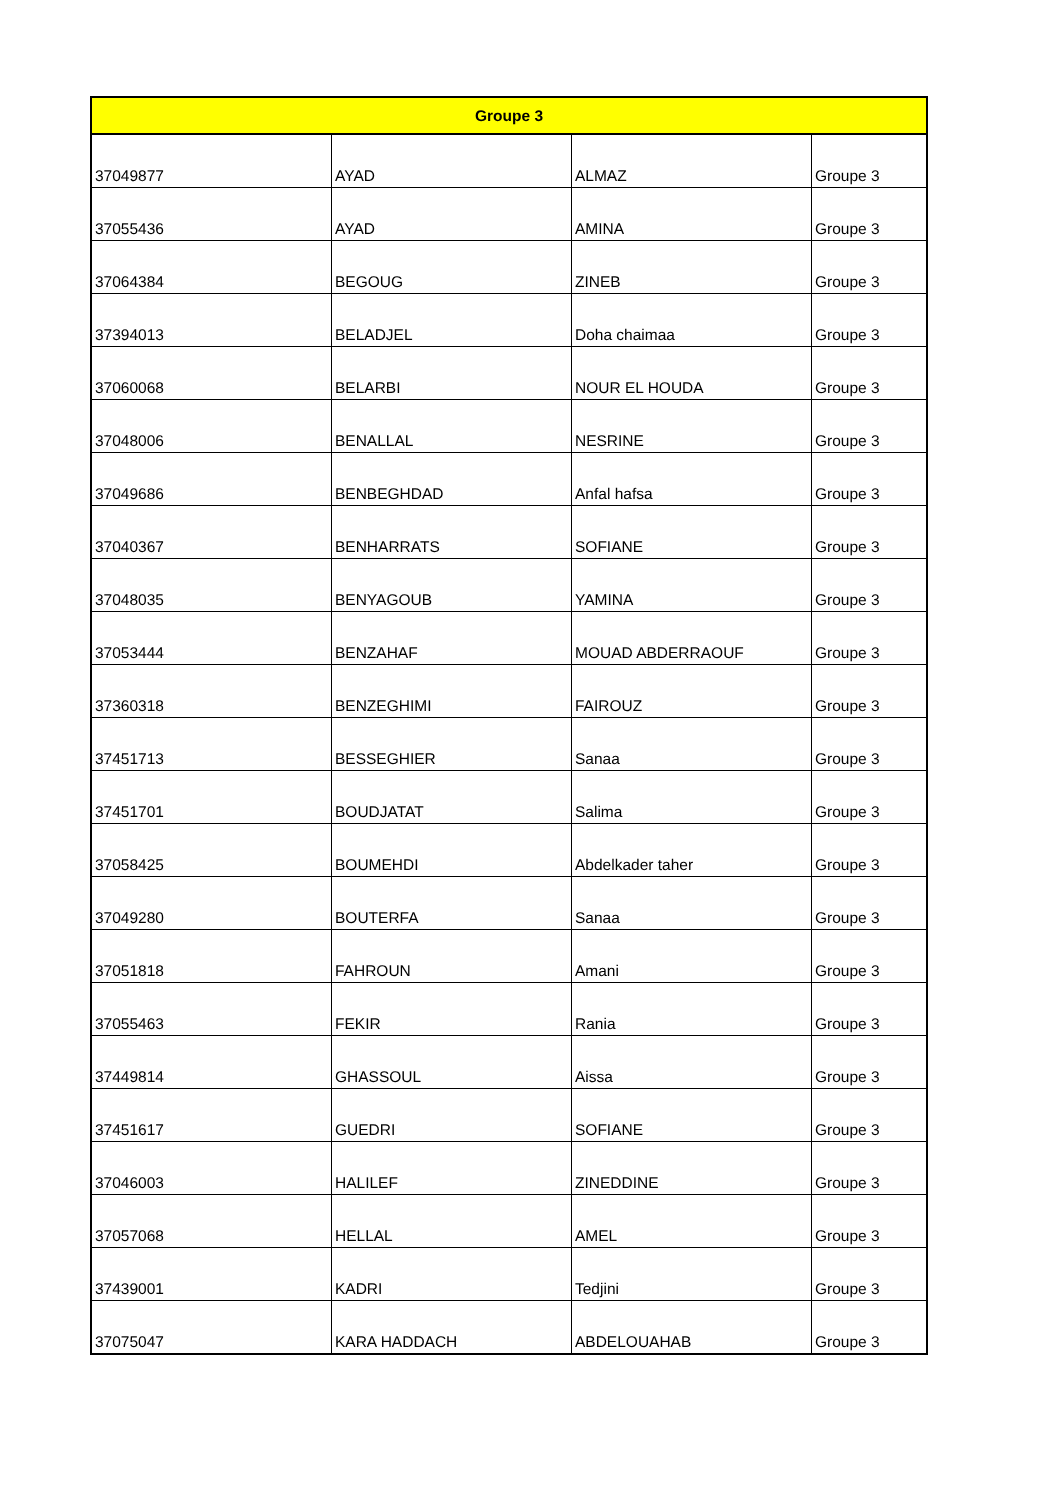| Groupe 3 | | | |
| --- | --- | --- | --- |
| 37049877 | AYAD | ALMAZ | Groupe 3 |
| 37055436 | AYAD | AMINA | Groupe 3 |
| 37064384 | BEGOUG | ZINEB | Groupe 3 |
| 37394013 | BELADJEL | Doha chaimaa | Groupe 3 |
| 37060068 | BELARBI | NOUR EL HOUDA | Groupe 3 |
| 37048006 | BENALLAL | NESRINE | Groupe 3 |
| 37049686 | BENBEGHDAD | Anfal hafsa | Groupe 3 |
| 37040367 | BENHARRATS | SOFIANE | Groupe 3 |
| 37048035 | BENYAGOUB | YAMINA | Groupe 3 |
| 37053444 | BENZAHAF | MOUAD ABDERRAOUF | Groupe 3 |
| 37360318 | BENZEGHIMI | FAIROUZ | Groupe 3 |
| 37451713 | BESSEGHIER | Sanaa | Groupe 3 |
| 37451701 | BOUDJATAT | Salima | Groupe 3 |
| 37058425 | BOUMEHDI | Abdelkader taher | Groupe 3 |
| 37049280 | BOUTERFA | Sanaa | Groupe 3 |
| 37051818 | FAHROUN | Amani | Groupe 3 |
| 37055463 | FEKIR | Rania | Groupe 3 |
| 37449814 | GHASSOUL | Aissa | Groupe 3 |
| 37451617 | GUEDRI | SOFIANE | Groupe 3 |
| 37046003 | HALILEF | ZINEDDINE | Groupe 3 |
| 37057068 | HELLAL | AMEL | Groupe 3 |
| 37439001 | KADRI | Tedjini | Groupe 3 |
| 37075047 | KARA HADDACH | ABDELOUAHAB | Groupe 3 |